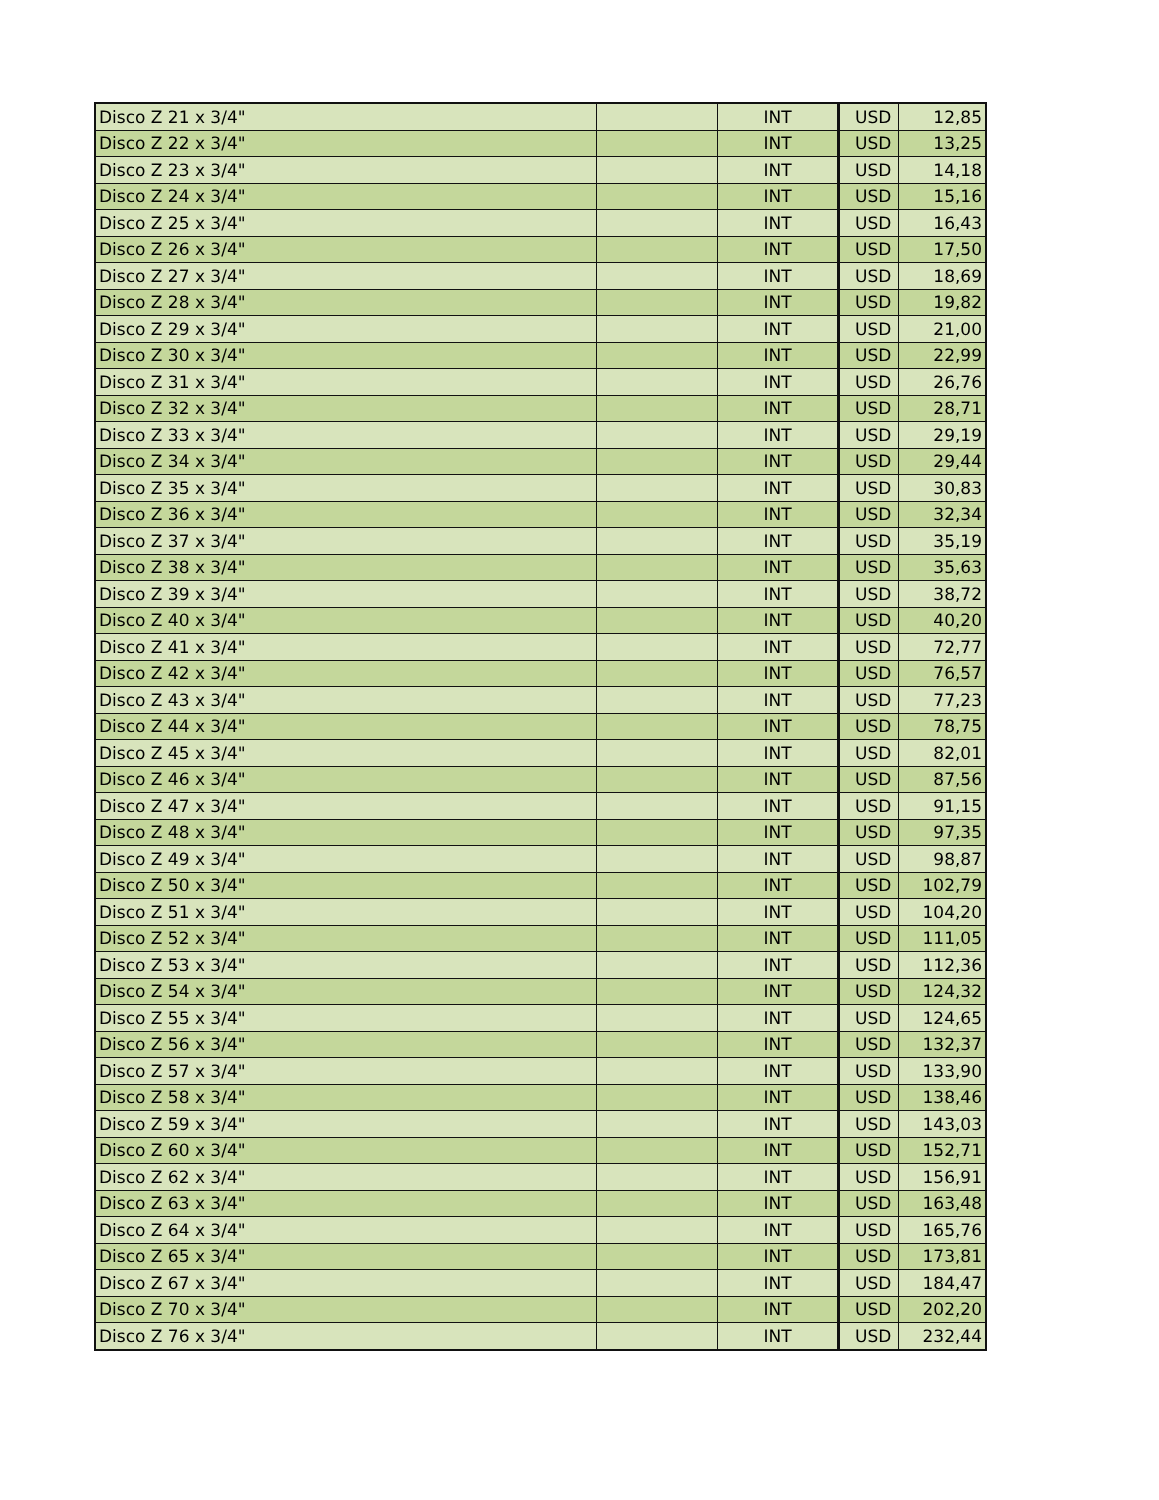| Disco Z 21 x 3/4" | | INT | USD | 12,85 |
| Disco Z 22 x 3/4" | | INT | USD | 13,25 |
| Disco Z 23 x 3/4" | | INT | USD | 14,18 |
| Disco Z 24 x 3/4" | | INT | USD | 15,16 |
| Disco Z 25 x 3/4" | | INT | USD | 16,43 |
| Disco Z 26 x 3/4" | | INT | USD | 17,50 |
| Disco Z 27 x 3/4" | | INT | USD | 18,69 |
| Disco Z 28 x 3/4" | | INT | USD | 19,82 |
| Disco Z 29 x 3/4" | | INT | USD | 21,00 |
| Disco Z 30 x 3/4" | | INT | USD | 22,99 |
| Disco Z 31 x 3/4" | | INT | USD | 26,76 |
| Disco Z 32 x 3/4" | | INT | USD | 28,71 |
| Disco Z 33 x 3/4" | | INT | USD | 29,19 |
| Disco Z 34 x 3/4" | | INT | USD | 29,44 |
| Disco Z 35 x 3/4" | | INT | USD | 30,83 |
| Disco Z 36 x 3/4" | | INT | USD | 32,34 |
| Disco Z 37 x 3/4" | | INT | USD | 35,19 |
| Disco Z 38 x 3/4" | | INT | USD | 35,63 |
| Disco Z 39 x 3/4" | | INT | USD | 38,72 |
| Disco Z 40 x 3/4" | | INT | USD | 40,20 |
| Disco Z 41 x 3/4" | | INT | USD | 72,77 |
| Disco Z 42 x 3/4" | | INT | USD | 76,57 |
| Disco Z 43 x 3/4" | | INT | USD | 77,23 |
| Disco Z 44 x 3/4" | | INT | USD | 78,75 |
| Disco Z 45 x 3/4" | | INT | USD | 82,01 |
| Disco Z 46 x 3/4" | | INT | USD | 87,56 |
| Disco Z 47 x 3/4" | | INT | USD | 91,15 |
| Disco Z 48 x 3/4" | | INT | USD | 97,35 |
| Disco Z 49 x 3/4" | | INT | USD | 98,87 |
| Disco Z 50 x 3/4" | | INT | USD | 102,79 |
| Disco Z 51 x 3/4" | | INT | USD | 104,20 |
| Disco Z 52 x 3/4" | | INT | USD | 111,05 |
| Disco Z 53 x 3/4" | | INT | USD | 112,36 |
| Disco Z 54 x 3/4" | | INT | USD | 124,32 |
| Disco Z 55 x 3/4" | | INT | USD | 124,65 |
| Disco Z 56 x 3/4" | | INT | USD | 132,37 |
| Disco Z 57 x 3/4" | | INT | USD | 133,90 |
| Disco Z 58 x 3/4" | | INT | USD | 138,46 |
| Disco Z 59 x 3/4" | | INT | USD | 143,03 |
| Disco Z 60 x 3/4" | | INT | USD | 152,71 |
| Disco Z 62 x 3/4" | | INT | USD | 156,91 |
| Disco Z 63 x 3/4" | | INT | USD | 163,48 |
| Disco Z 64 x 3/4" | | INT | USD | 165,76 |
| Disco Z 65 x 3/4" | | INT | USD | 173,81 |
| Disco Z 67 x 3/4" | | INT | USD | 184,47 |
| Disco Z 70 x 3/4" | | INT | USD | 202,20 |
| Disco Z 76 x 3/4" | | INT | USD | 232,44 |